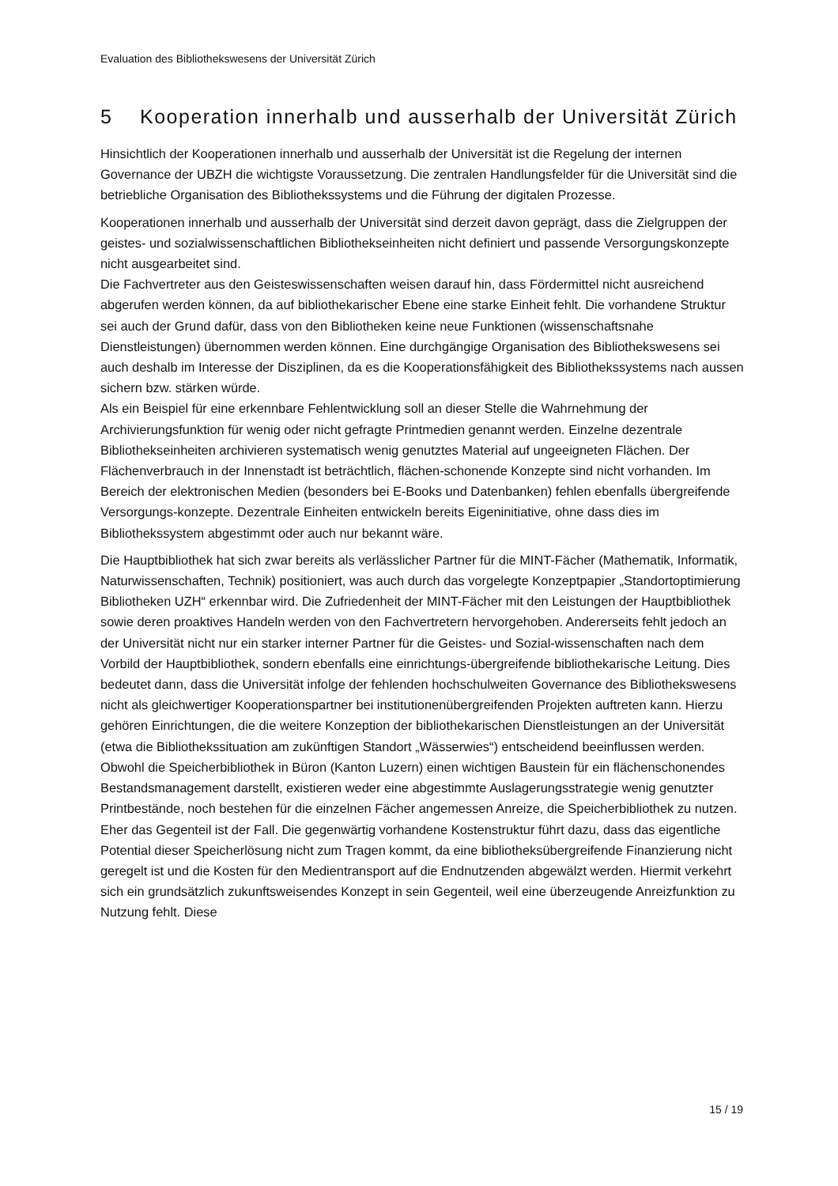Evaluation des Bibliothekswesens der Universität Zürich
5 Kooperation innerhalb und ausserhalb der Universität Zürich
Hinsichtlich der Kooperationen innerhalb und ausserhalb der Universität ist die Regelung der internen Governance der UBZH die wichtigste Voraussetzung. Die zentralen Handlungsfelder für die Universität sind die betriebliche Organisation des Bibliothekssystems und die Führung der digitalen Prozesse.
Kooperationen innerhalb und ausserhalb der Universität sind derzeit davon geprägt, dass die Zielgruppen der geistes- und sozialwissenschaftlichen Bibliothekseinheiten nicht definiert und passende Versorgungskonzepte nicht ausgearbeitet sind.
Die Fachvertreter aus den Geisteswissenschaften weisen darauf hin, dass Fördermittel nicht ausreichend abgerufen werden können, da auf bibliothekarischer Ebene eine starke Einheit fehlt. Die vorhandene Struktur sei auch der Grund dafür, dass von den Bibliotheken keine neue Funktionen (wissenschaftsnahe Dienstleistungen) übernommen werden können. Eine durchgängige Organisation des Bibliothekswesens sei auch deshalb im Interesse der Disziplinen, da es die Kooperationsfähigkeit des Bibliothekssystems nach aussen sichern bzw. stärken würde.
Als ein Beispiel für eine erkennbare Fehlentwicklung soll an dieser Stelle die Wahrnehmung der Archivierungsfunktion für wenig oder nicht gefragte Printmedien genannt werden. Einzelne dezentrale Bibliothekseinheiten archivieren systematisch wenig genutztes Material auf ungeeigneten Flächen. Der Flächenverbrauch in der Innenstadt ist beträchtlich, flächen-schonende Konzepte sind nicht vorhanden. Im Bereich der elektronischen Medien (besonders bei E-Books und Datenbanken) fehlen ebenfalls übergreifende Versorgungs-konzepte. Dezentrale Einheiten entwickeln bereits Eigeninitiative, ohne dass dies im Bibliothekssystem abgestimmt oder auch nur bekannt wäre.
Die Hauptbibliothek hat sich zwar bereits als verlässlicher Partner für die MINT-Fächer (Mathematik, Informatik, Naturwissenschaften, Technik) positioniert, was auch durch das vorgelegte Konzeptpapier „Standortoptimierung Bibliotheken UZH“ erkennbar wird. Die Zufriedenheit der MINT-Fächer mit den Leistungen der Hauptbibliothek sowie deren proaktives Handeln werden von den Fachvertretern hervorgehoben. Andererseits fehlt jedoch an der Universität nicht nur ein starker interner Partner für die Geistes- und Sozial-wissenschaften nach dem Vorbild der Hauptbibliothek, sondern ebenfalls eine einrichtungs-übergreifende bibliothekarische Leitung. Dies bedeutet dann, dass die Universität infolge der fehlenden hochschulweiten Governance des Bibliothekswesens nicht als gleichwertiger Kooperationspartner bei institutionenübergreifenden Projekten auftreten kann. Hierzu gehören Einrichtungen, die die weitere Konzeption der bibliothekarischen Dienstleistungen an der Universität (etwa die Bibliothekssituation am zukünftigen Standort „Wässerwies“) entscheidend beeinflussen werden.
Obwohl die Speicherbibliothek in Büron (Kanton Luzern) einen wichtigen Baustein für ein flächenschonendes Bestandsmanagement darstellt, existieren weder eine abgestimmte Auslagerungsstrategie wenig genutzter Printbestände, noch bestehen für die einzelnen Fächer angemessen Anreize, die Speicherbibliothek zu nutzen. Eher das Gegenteil ist der Fall. Die gegenwärtig vorhandene Kostenstruktur führt dazu, dass das eigentliche Potential dieser Speicherlösung nicht zum Tragen kommt, da eine bibliotheksübergreifende Finanzierung nicht geregelt ist und die Kosten für den Medientransport auf die Endnutzenden abgewälzt werden. Hiermit verkehrt sich ein grundsätzlich zukunftsweisendes Konzept in sein Gegenteil, weil eine überzeugende Anreizfunktion zu Nutzung fehlt. Diese
15 / 19